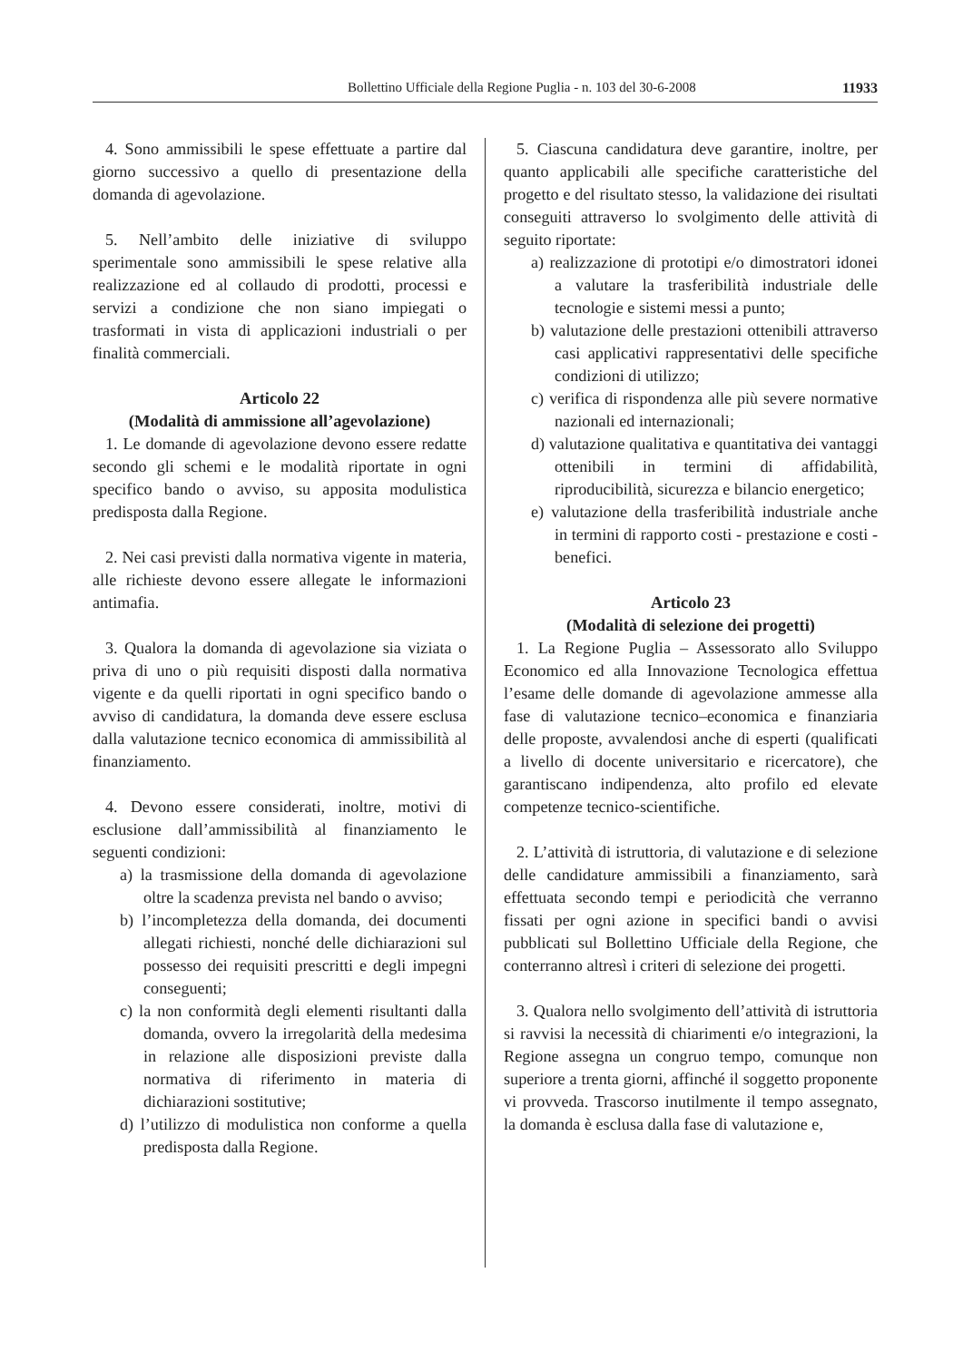Bollettino Ufficiale della Regione Puglia - n. 103 del 30-6-2008 11933
4. Sono ammissibili le spese effettuate a partire dal giorno successivo a quello di presentazione della domanda di agevolazione.
5. Nell’ambito delle iniziative di sviluppo sperimentale sono ammissibili le spese relative alla realizzazione ed al collaudo di prodotti, processi e servizi a condizione che non siano impiegati o trasformati in vista di applicazioni industriali o per finalità commerciali.
Articolo 22
(Modalità di ammissione all’agevolazione)
1. Le domande di agevolazione devono essere redatte secondo gli schemi e le modalità riportate in ogni specifico bando o avviso, su apposita modulistica predisposta dalla Regione.
2. Nei casi previsti dalla normativa vigente in materia, alle richieste devono essere allegate le informazioni antimafia.
3. Qualora la domanda di agevolazione sia viziata o priva di uno o più requisiti disposti dalla normativa vigente e da quelli riportati in ogni specifico bando o avviso di candidatura, la domanda deve essere esclusa dalla valutazione tecnico economica di ammissibilità al finanziamento.
4. Devono essere considerati, inoltre, motivi di esclusione dall’ammissibilità al finanziamento le seguenti condizioni:
a) la trasmissione della domanda di agevolazione oltre la scadenza prevista nel bando o avviso;
b) l’incompletezza della domanda, dei documenti allegati richiesti, nonché delle dichiarazioni sul possesso dei requisiti prescritti e degli impegni conseguenti;
c) la non conformità degli elementi risultanti dalla domanda, ovvero la irregolarità della medesima in relazione alle disposizioni previste dalla normativa di riferimento in materia di dichiarazioni sostitutive;
d) l’utilizzo di modulistica non conforme a quella predisposta dalla Regione.
5. Ciascuna candidatura deve garantire, inoltre, per quanto applicabili alle specifiche caratteristiche del progetto e del risultato stesso, la validazione dei risultati conseguiti attraverso lo svolgimento delle attività di seguito riportate:
a) realizzazione di prototipi e/o dimostratori idonei a valutare la trasferibilità industriale delle tecnologie e sistemi messi a punto;
b) valutazione delle prestazioni ottenibili attraverso casi applicativi rappresentativi delle specifiche condizioni di utilizzo;
c) verifica di rispondenza alle più severe normative nazionali ed internazionali;
d) valutazione qualitativa e quantitativa dei vantaggi ottenibili in termini di affidabilità, riproducibilità, sicurezza e bilancio energetico;
e) valutazione della trasferibilità industriale anche in termini di rapporto costi - prestazione e costi - benefici.
Articolo 23
(Modalità di selezione dei progetti)
1. La Regione Puglia – Assessorato allo Sviluppo Economico ed alla Innovazione Tecnologica effettua l’esame delle domande di agevolazione ammesse alla fase di valutazione tecnico–economica e finanziaria delle proposte, avvalendosi anche di esperti (qualificati a livello di docente universitario e ricercatore), che garantiscano indipendenza, alto profilo ed elevate competenze tecnico-scientifiche.
2. L’attività di istruttoria, di valutazione e di selezione delle candidature ammissibili a finanziamento, sarà effettuata secondo tempi e periodicità che verranno fissati per ogni azione in specifici bandi o avvisi pubblicati sul Bollettino Ufficiale della Regione, che conterranno altresì i criteri di selezione dei progetti.
3. Qualora nello svolgimento dell’attività di istruttoria si ravvisi la necessità di chiarimenti e/o integrazioni, la Regione assegna un congruo tempo, comunque non superiore a trenta giorni, affinché il soggetto proponente vi provveda. Trascorso inutilmente il tempo assegnato, la domanda è esclusa dalla fase di valutazione e,